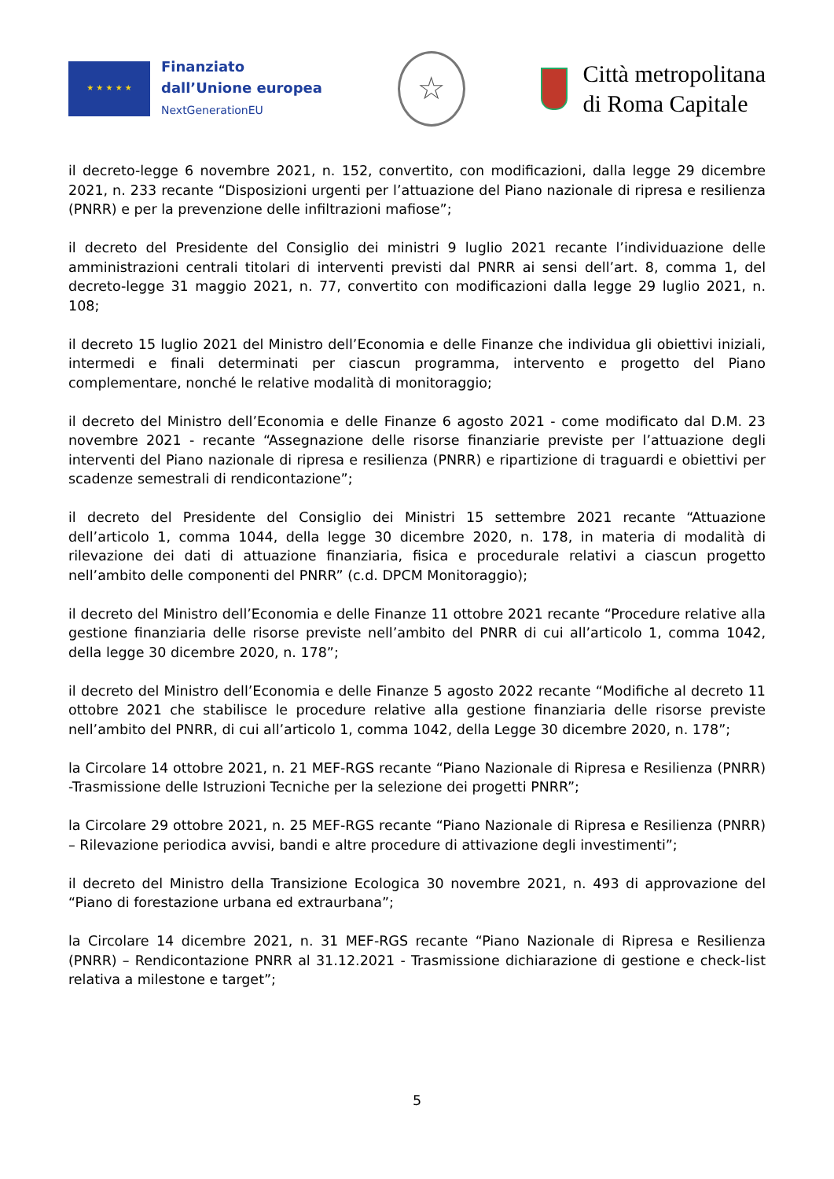★ ★ ★ ★ ★
Finanziato
dall’Unione europea
NextGenerationEU
☆
Città metropolitana
di Roma Capitale
il decreto-legge 6 novembre 2021, n. 152, convertito, con modificazioni, dalla legge 29 dicembre 2021, n. 233 recante “Disposizioni urgenti per l’attuazione del Piano nazionale di ripresa e resilienza (PNRR) e per la prevenzione delle infiltrazioni mafiose”;
il decreto del Presidente del Consiglio dei ministri 9 luglio 2021 recante l’individuazione delle amministrazioni centrali titolari di interventi previsti dal PNRR ai sensi dell’art. 8, comma 1, del decreto-legge 31 maggio 2021, n. 77, convertito con modificazioni dalla legge 29 luglio 2021, n. 108;
il decreto 15 luglio 2021 del Ministro dell’Economia e delle Finanze che individua gli obiettivi iniziali, intermedi e finali determinati per ciascun programma, intervento e progetto del Piano complementare, nonché le relative modalità di monitoraggio;
il decreto del Ministro dell’Economia e delle Finanze 6 agosto 2021 - come modificato dal D.M. 23 novembre 2021 - recante “Assegnazione delle risorse finanziarie previste per l’attuazione degli interventi del Piano nazionale di ripresa e resilienza (PNRR) e ripartizione di traguardi e obiettivi per scadenze semestrali di rendicontazione”;
il decreto del Presidente del Consiglio dei Ministri 15 settembre 2021 recante “Attuazione dell’articolo 1, comma 1044, della legge 30 dicembre 2020, n. 178, in materia di modalità di rilevazione dei dati di attuazione finanziaria, fisica e procedurale relativi a ciascun progetto nell’ambito delle componenti del PNRR” (c.d. DPCM Monitoraggio);
il decreto del Ministro dell’Economia e delle Finanze 11 ottobre 2021 recante “Procedure relative alla gestione finanziaria delle risorse previste nell’ambito del PNRR di cui all’articolo 1, comma 1042, della legge 30 dicembre 2020, n. 178”;
il decreto del Ministro dell’Economia e delle Finanze 5 agosto 2022 recante “Modifiche al decreto 11 ottobre 2021 che stabilisce le procedure relative alla gestione finanziaria delle risorse previste nell’ambito del PNRR, di cui all’articolo 1, comma 1042, della Legge 30 dicembre 2020, n. 178”;
la Circolare 14 ottobre 2021, n. 21 MEF-RGS recante “Piano Nazionale di Ripresa e Resilienza (PNRR) -Trasmissione delle Istruzioni Tecniche per la selezione dei progetti PNRR”;
la Circolare 29 ottobre 2021, n. 25 MEF-RGS recante “Piano Nazionale di Ripresa e Resilienza (PNRR) – Rilevazione periodica avvisi, bandi e altre procedure di attivazione degli investimenti”;
il decreto del Ministro della Transizione Ecologica 30 novembre 2021, n. 493 di approvazione del “Piano di forestazione urbana ed extraurbana”;
la Circolare 14 dicembre 2021, n. 31 MEF-RGS recante “Piano Nazionale di Ripresa e Resilienza (PNRR) – Rendicontazione PNRR al 31.12.2021 - Trasmissione dichiarazione di gestione e check-list relativa a milestone e target”;
5